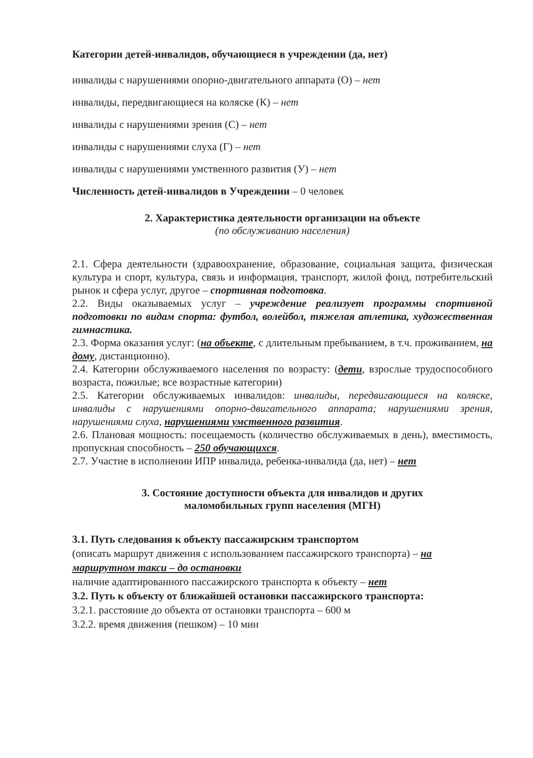Категории детей-инвалидов, обучающиеся в учреждении (да, нет)
инвалиды с нарушениями опорно-двигательного аппарата (О) – нет
инвалиды, передвигающиеся на коляске (К) – нет
инвалиды с нарушениями зрения (С) – нет
инвалиды с нарушениями слуха (Г) – нет
инвалиды с нарушениями умственного развития (У) – нет
Численность детей-инвалидов в Учреждении – 0 человек
2. Характеристика деятельности организации на объекте
(по обслуживанию населения)
2.1. Сфера деятельности (здравоохранение, образование, социальная защита, физическая культура и спорт, культура, связь и информация, транспорт, жилой фонд, потребительский рынок и сфера услуг, другое – спортивная подготовка.
2.2. Виды оказываемых услуг – учреждение реализует программы спортивной подготовки по видам спорта: футбол, волейбол, тяжелая атлетика, художественная гимнастика.
2.3. Форма оказания услуг: (на объекте, с длительным пребыванием, в т.ч. проживанием, на дому, дистанционно).
2.4. Категории обслуживаемого населения по возрасту: (дети, взрослые трудоспособного возраста, пожилые; все возрастные категории)
2.5. Категории обслуживаемых инвалидов: инвалиды, передвигающиеся на коляске, инвалиды с нарушениями опорно-двигательного аппарата; нарушениями зрения, нарушениями слуха, нарушениями умственного развития.
2.6. Плановая мощность: посещаемость (количество обслуживаемых в день), вместимость, пропускная способность – 250 обучающихся.
2.7. Участие в исполнении ИПР инвалида, ребенка-инвалида (да, нет) – нет
3. Состояние доступности объекта для инвалидов и других
маломобильных групп населения (МГН)
3.1. Путь следования к объекту пассажирским транспортом
(описать маршрут движения с использованием пассажирского транспорта) – на маршрутном такси – до остановки
наличие адаптированного пассажирского транспорта к объекту – нет
3.2. Путь к объекту от ближайшей остановки пассажирского транспорта:
3.2.1. расстояние до объекта от остановки транспорта – 600 м
3.2.2. время движения (пешком) – 10 мин